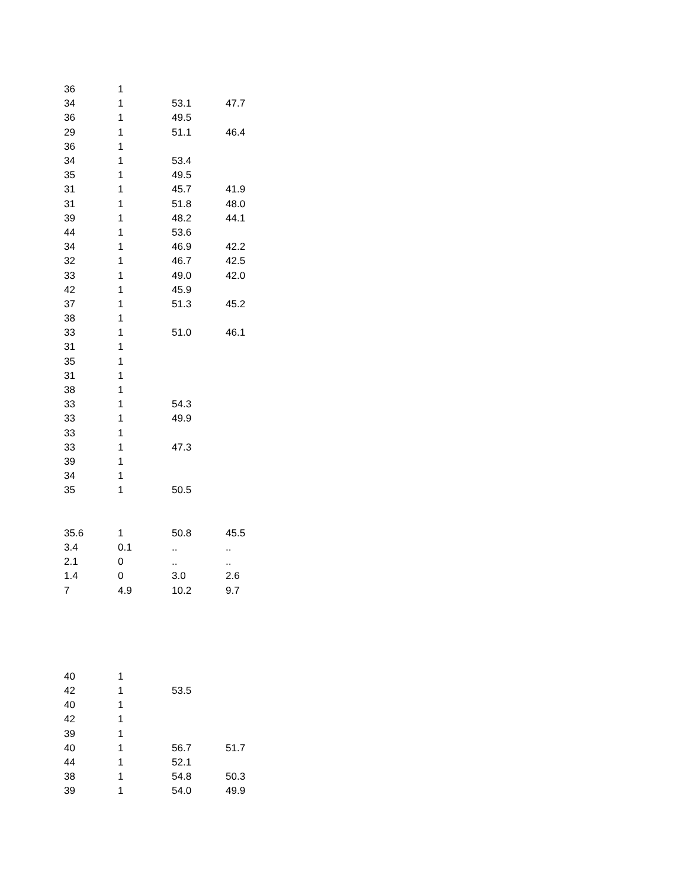| 36 | 1 | | |
| 34 | 1 | 53.1 | 47.7 |
| 36 | 1 | 49.5 | |
| 29 | 1 | 51.1 | 46.4 |
| 36 | 1 | | |
| 34 | 1 | 53.4 | |
| 35 | 1 | 49.5 | |
| 31 | 1 | 45.7 | 41.9 |
| 31 | 1 | 51.8 | 48.0 |
| 39 | 1 | 48.2 | 44.1 |
| 44 | 1 | 53.6 | |
| 34 | 1 | 46.9 | 42.2 |
| 32 | 1 | 46.7 | 42.5 |
| 33 | 1 | 49.0 | 42.0 |
| 42 | 1 | 45.9 | |
| 37 | 1 | 51.3 | 45.2 |
| 38 | 1 | | |
| 33 | 1 | 51.0 | 46.1 |
| 31 | 1 | | |
| 35 | 1 | | |
| 31 | 1 | | |
| 38 | 1 | | |
| 33 | 1 | 54.3 | |
| 33 | 1 | 49.9 | |
| 33 | 1 | | |
| 33 | 1 | 47.3 | |
| 39 | 1 | | |
| 34 | 1 | | |
| 35 | 1 | 50.5 | |
| 35.6 | 1 | 50.8 | 45.5 |
| 3.4 | 0.1 | .. | .. |
| 2.1 | 0 | .. | .. |
| 1.4 | 0 | 3.0 | 2.6 |
| 7 | 4.9 | 10.2 | 9.7 |
| 40 | 1 | | |
| 42 | 1 | 53.5 | |
| 40 | 1 | | |
| 42 | 1 | | |
| 39 | 1 | | |
| 40 | 1 | 56.7 | 51.7 |
| 44 | 1 | 52.1 | |
| 38 | 1 | 54.8 | 50.3 |
| 39 | 1 | 54.0 | 49.9 |